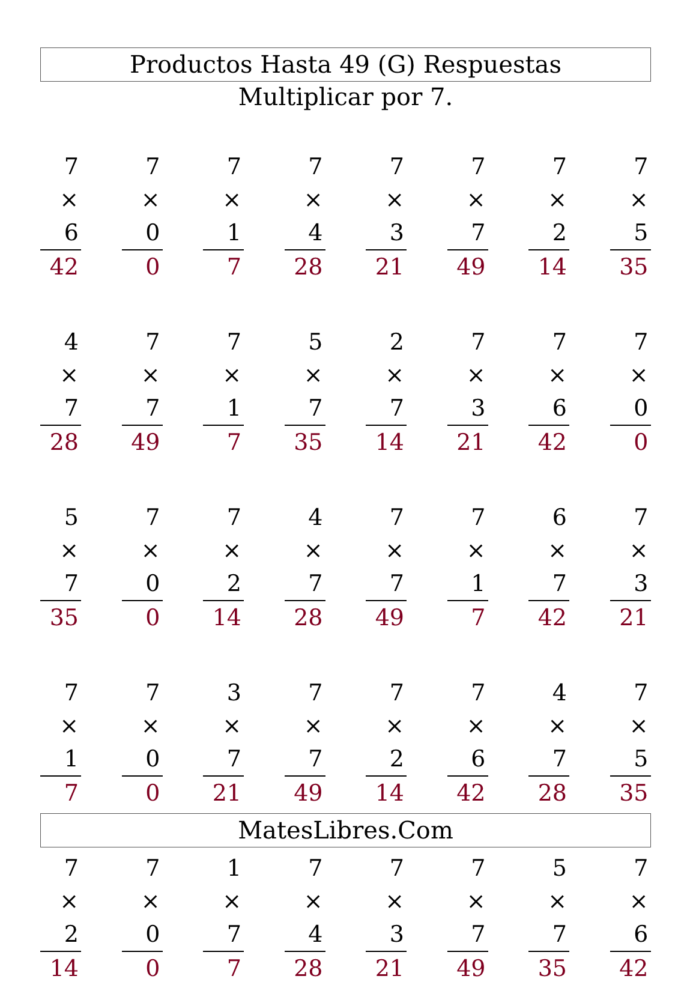Productos Hasta 49 (G) Respuestas
Multiplicar por 7.
7
× 6
42
7
× 0
0
7
× 1
7
7
× 4
28
7
× 3
21
7
× 7
49
7
× 2
14
7
× 5
35
4
× 7
28
7
× 7
49
7
× 1
7
5
× 7
35
2
× 7
14
7
× 3
21
7
× 6
42
7
× 0
0
5
× 7
35
7
× 0
0
7
× 2
14
4
× 7
28
7
× 7
49
7
× 1
7
6
× 7
42
7
× 3
21
7
× 1
7
7
× 0
0
3
× 7
21
7
× 7
49
7
× 2
14
7
× 6
42
4
× 7
28
7
× 5
35
7
× 2
14
7
× 0
0
1
× 7
7
7
× 4
28
7
× 3
21
7
× 7
49
5
× 7
35
7
× 6
42
MatesLibres.Com